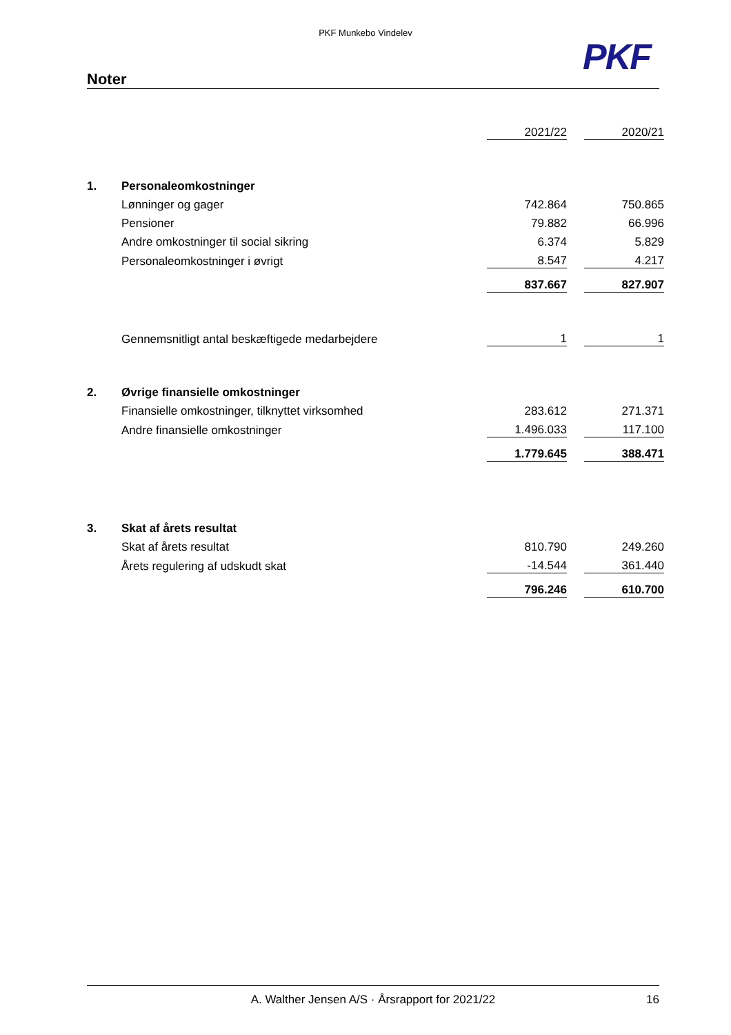PKF Munkebo Vindelev
PKF
Noter
| | | 2021/22 | | 2020/21 |
| 1. | Personaleomkostninger | | | |
| | Lønninger og gager | 742.864 | | 750.865 |
| | Pensioner | 79.882 | | 66.996 |
| | Andre omkostninger til social sikring | 6.374 | | 5.829 |
| | Personaleomkostninger i øvrigt | 8.547 | | 4.217 |
| | | 837.667 | | 827.907 |
| | Gennemsnitligt antal beskæftigede medarbejdere | 1 | | 1 |
| 2. | Øvrige finansielle omkostninger | | | |
| | Finansielle omkostninger, tilknyttet virksomhed | 283.612 | | 271.371 |
| | Andre finansielle omkostninger | 1.496.033 | | 117.100 |
| | | 1.779.645 | | 388.471 |
| 3. | Skat af årets resultat | | | |
| | Skat af årets resultat | 810.790 | | 249.260 |
| | Årets regulering af udskudt skat | -14.544 | | 361.440 |
| | | 796.246 | | 610.700 |
A. Walther Jensen A/S · Årsrapport for 2021/22 16